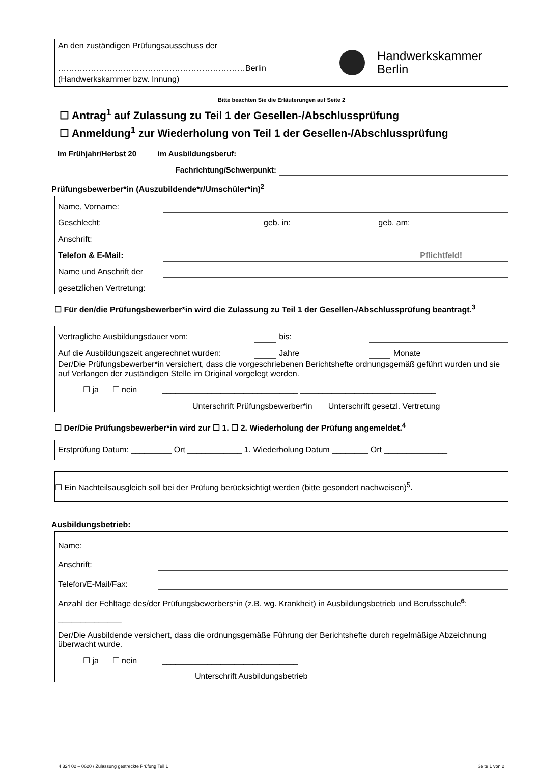| An den zuständigen Prüfungsausschuss der ……………………………………………………………Berlin (Handwerkskammer bzw. Innung) | Handwerkskammer Berlin |
Bitte beachten Sie die Erläuterungen auf Seite 2
☐ Antrag<sup>1</sup> auf Zulassung zu Teil 1 der Gesellen-/Abschlussprüfung
☐ Anmeldung<sup>1</sup> zur Wiederholung von Teil 1 der Gesellen-/Abschlussprüfung
| Im Frühjahr/Herbst 20 ____ im Ausbildungsberuf: | |
| Fachrichtung/Schwerpunkt: | |
Prüfungsbewerber*in (Auszubildende*r/Umschüler*in)<sup>2</sup>
| Name, Vorname: | | | |
| Geschlecht: | | geb. in: | geb. am: |
| Anschrift: | | | |
| Telefon & E-Mail: | Pflichtfeld! | | |
| Name und Anschrift der | | | |
| gesetzlichen Vertretung: | | | |
☐ Für den/die Prüfungsbewerber*in wird die Zulassung zu Teil 1 der Gesellen-/Abschlussprüfung beantragt.<sup>3</sup>
| Vertragliche Ausbildungsdauer vom: | | bis: | | |
| Auf die Ausbildungszeit angerechnet wurden: | | Jahre | | Monate |
| Der/Die Prüfungsbewerber*in versichert, dass die vorgeschriebenen Berichtshefte ordnungsgemäß geführt wurden und sie auf Verlangen der zuständigen Stelle im Original vorgelegt werden. | | | | |
| ☐ ja ☐ nein ______________________________ ______________________________ | | | | |
| Unterschrift Prüfungsbewerber*in Unterschrift gesetzl. Vertretung | | | | |
☐ Der/Die Prüfungsbewerber*in wird zur ☐ 1. ☐ 2. Wiederholung der Prüfung angemeldet.<sup>4</sup>
| Erstprüfung Datum: _________ Ort ____________ 1. Wiederholung Datum ________ Ort ______________ |
| ☐ Ein Nachteilsausgleich soll bei der Prüfung berücksichtigt werden (bitte gesondert nachweisen)<sup>5</sup> . |
Ausbildungsbetrieb:
| Name: | |
| Anschrift: | |
| Telefon/E-Mail/Fax: | |
| Anzahl der Fehltage des/der Prüfungsbewerbers*in (z.B. wg. Krankheit) in Ausbildungsbetrieb und Berufsschule<sup>6</sup>: ______________ | |
| Der/Die Ausbildende versichert, dass die ordnungsgemäße Führung der Berichtshefte durch regelmäßige Abzeichnung überwacht wurde. | |
| ☐ ja ☐ nein ______________________________ | |
| Unterschrift Ausbildungsbetrieb | |
4 324 02 – 0620 / Zulassung gestreckte Prüfung Teil 1 Seite 1 von 2